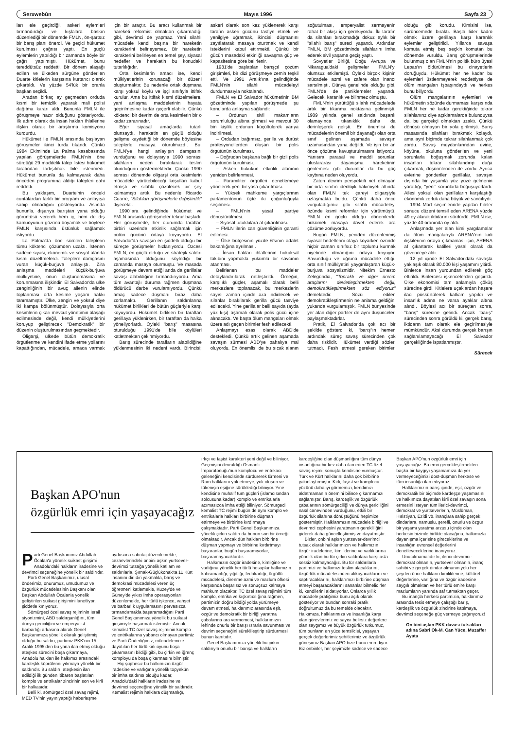Serxwebûn Mayıs 1996 Sayfa 23
ları ele geçirdiği, askeri eylemleri tırmandırdığı ve kışlalara baskın düzenlediği bir dönemde FMLN, ön-şartsız bir barış planı önerdi. Ve geçici hükümet kurulması çağrısı yaptı. En güçlü eylemlerin yapıldığı bir zamanda böyle bir çağrı yapılmıştı. Hükümet, bunu tereddütsüz reddetti. Bir dönem alaşağı edilen ve ülkeden sürgüne gönderilen Duarte kitlelerin karşısına kurtarıcı olarak çıkartıldı. Ve yüzde 54'lük bir oranla başkan seçildi.
Aradan birkaç ay geçmeden orduda kısmi bir temizlik yaparak mali polisi dağıtma kararı aldı. Bununla FMLN ile görüşmeye hazır olduğunu gösteriyordu. İlk adım olarak da insan hakları ihlallerine ilişkin olarak bir araştırma komisyonu kurdurdu.
Hükümet ile FMLN arasında başlayan görüşmeler ikinci turda tıkandı. Çünkü 1984 Ekimi'nde La Palma kasabasında yapılan görüşmelerde FMLN'nin öne sürdüğü 29 maddelik talep listesi hükümet tarafından tartışılmak bile istenmedi. Hükümet bununla da kalmayarak daha önceden programına aldığı talepleri dahi reddetti.
Bu yaklaşım, Duarte'nin önceki cuntalardan farklı bir program ve anlayışa sahip olmadığını gösteriyordu. Aslında bununla, dışarıya barıştan yana olduğu görüntüsü vererek hem iç, hem de dış kamuoyunun gözünü boyamak ve böylece FMLN karşısında üstünlük sağlamak istiyordu.
La Palma'da öne sürülen taleplerin tümü köktenci çözümden uzaktı. İstenen sadece siyasi, ekonomik ve sosyal alanda kısmi düzeltmelerdi. Taleplere damgasını vuran küçük-burjuva anlayıştı. Zira anlaşma maddeleri küçük-burjuva mülkiyetine, onun oluşturulmasına ve korunmasına ilişkindir. El Salvador'da ülke zenginliğinin bir avuç ailenin elinde toplanması orta kesime yaşam hakkı tanımamıştır. Ülke, zengin ve yoksul diye iki kampa bölünmüştür. Dolayısıyla orta kesimlerin çıkarı mevcut yönetimin alaşağı edilmesinde değil, kendi mülkiyetlerini koruyup geliştirecek "Demokratik" bir düzenin oluşturulmasından geçmektedir.
Oligarşi, ülkede bütün demokratik örgütlenme ve kendini ifade etme yollarını kapattığından, mücadele, amaca varmak için bir araçtır. Bu aracı kullanmak bir hareketi reformist olmaktan çıkarmadığı gibi, devrimci de yapmaz. Yani silahlı mücadele kendi başına bir hareketin karakterini belirleyemez. Bir hareketin karakterini belirleyen en temel şey, siyasal hedefler ve hareketin bu konudaki tutarlılığıdır.
Orta kesimlerin amacı ise, kendi mülkiyetlerinin korunacağı bir düzeni oluşturmaktır. Bu nedenle ortak düşmana karşı yoksul köylü ve işçi sınıfıyla ittifak kurulur. Ama bu ittifak kısmi düzelmelere, yani anlaşma maddelerinin hayata geçirilmesine kadar geçerli olabilir. Çünkü köktenci bir devrim de orta kesimlerin bir o kadar zararınadır.
Eğer siyasal amaçlarda tutarlı olunsaydı, haraketin en güçlü olduğu gelişme kaydettiği bir dönemde böylesine taleplerle masaya oturulmazdı. Bu, FMLN'ye hangi anlayışın damgasını vurduğunu ve dolayısıyla 1990 sonrası silahların neden bırakılarak teslim olunduğunu göstermektedir. Çünkü 1990 sonrası dönemde oligarşi orta kesimlerin mücadele yürütebileceği koşulları kabul etmişti ve silahla çözülecek bir şey kalmamıştı artık. Bu nedenle Ricardo Cuarre, "Silahları görüşmelerle değiştirdik" diyecekti.
1990'lara gelindiğinde hükümet ve FMLN arasında görüşmeler tekrar başladı. Her görüşmede, her oturumda taraflar, birbiri üzerinde etkinlik sağlamak için bütün gücünü ortaya koyuyordu. El Salvador'da savaşın en şiddetli olduğu bir süreçte görüşmeler hızlanıyordu. Özcesi FMLN, en güçlü olduğu ve stratejik saldırı aşamasında olduğunu söylediği bir zamanda masaya oturmuştu. Ve masada görüşmeye devam ettiği anda da gerillalar savaşı alabildiğine tırmandırıyordu. Ama tüm avantajlı duruma rağmen düşmana öldürücü darbe vurulamıyordu. Çünkü amaç sadece düşmanı biraz daha zorlamaktı. Gerillanın saldırılarına hükümet birlikleri de bütün güçleriyle karşı koyuyordu. Hükümet birlikleri bir taraftan gerillaya yüklenirken, bir taraftan da halka yöneliyorlardı. Öyleki "barış" masasına oturulduğu 1991'de bile köylüleri katletmekten çekinmiyordu.
Barış sürecinde tarafların alabildiğine yüklenmesinin iki nedeni vardı. Birincisi; askeri olarak son kez yüklenerek karşı tarafın askeri gücünü tasfiye etmek ve yenilgiye uğratmak, ikincisi; düşmanını zayıflatarak masaya oturtmak ve kendi isteklerini kabul ettirmekti. Çünkü bir gücün masadaki etkinliği savaşma güç ve kapasitesine göre belirlenir.
1981'de başlatılan barışçıl çözüm girişimleri, bir dizi görüşmeye zemin teşkil etti. Ve 1991 Aralık'ına gelindiğinde FMLN'nin silahlı mücadeleyi durdurmasıyla noktalandı.
FMLN ve El Salvador hükümetinin BM gözetiminde yapılan görüşmede şu konularda anlaşma sağlandı:
– Ordunun sivil makamların sorumluluğu altına girmesi ve mevcut 30 bin kişilik ordunun küçültülerek yarıya indirilmesi.
– Ordudan bağımsız, gerilla ve dürüst profesyonellerden oluşan bir polis örgütünün kurulması.
– Doğrudan başkana bağlı bir gizli polis örgütünün kurulması.
– Askeri hukukun etkinlik alanının yeniden belirlenmesi.
– Paramiliter örgütleri denetlemeye yönelerek yeni bir yasa çıkarılması.
– Yüksek mahkeme yargıçlarının parlamentonun üçte iki çoğunluğuyla seçilmesi.
– FMLN'nin yasal partiye dönüştürülmesi.
– Siyasal tutuklulara af çıkarılması.
– FMLN'lilerin can güvenliğinin garanti edilmesi.
– Ülke bütçesinin yüzde 6'sının adalet bakanlığına ayrılması.
– İnsan hakları ihlallerinin hukuksal takibini yapmakla yükümlü bir savcının atanması.
Belirlenen bu maddeler detaylandırılarak netleştirildi. Örneğin, karşılıklı güçler, aşamalı olarak belli merkezlere toplanacak, bu merkezlerin sayısı zaman içinde aza indirilecek ve silahlar bırakılarak gerilla gücü tasviye edilecekti. Yine gerillalar belli sayıda (ayda yüz kişi) aşamalı olarak polis gücü içine alınacaktı. Ve başta ölüm mangaları olmak üzere adı geçen birimler fesh edilecekti.
Anlaşmayı esas olarak ABD'de destekledi. Çünkü artık gelinen aşamada savaşın sürmesi ABD'ye pahalıya mal oluyordu. En önemlisi de bu sıcak alanın soğutulması, emperyalist sermayenin rahat bir akışı için gerekiyordu. İki tarafın da silahları bırakmadığı dokuz aylık bir "silahlı barış" süreci yaşandı. Ardından FMLN, BM gözetiminde silahlarını imha ederek sivil yaşama geçiş yaptı.
Sovyetler Birliği, Doğu Avrupa ve Nikaragua'daki gelişmeler FMLN'yi olumsuz etkilemişti. Öyleki birçok kişinin mücadele azmi ve zafere olan inancı sarsılmıştı. Dünya genelinde olduğu gibi, FMLN'de de paniklemeler yaşandı. Gelecek, karanlık ve bilinmez olmuştu.
FMLN'nin yürüttüğü silahlı mücadelede artık bir tıkanma noktasına gelinmişti. 1989 yılında genel saldırıda başarılı olamayınca tıkanıklık daha da derinleşerek gelişti. En önemlisi de mücadelenin önemli bir dayanağı olan orta sınıf gelinen aşamada savaşın uzamasından yana değildi. Ve işin bir an önce çözüme kavuşturulmasını istiyordu. Yanısıra parasal ve maddi sorunlar, uluslararası dayanışma hareketinin gerilemesi gibi durumlar da bu güç kaybına neden oluyordu.
Zaten devrim perspektifi net olmayan bir orta sınıfın ideolojik hakimiyeti altında olan FMLN tek çareyi oligarşiyle uzlaşmakta buldu. Çünkü daha önce vurguladığımız gibi silahlı mücadeleyi özünde kısmi reformlar için yürütmüştü. FMLN en güçlü olduğu dönemlerde hükümeti masaya davet ederek ara çözüme zorluyordu.
Bugün FMLN, yeniden düzenlenmiş siyasal hedeflerini otaya koyarken özünde hiçbir zaman sınıfsız bir toplumu kurmak niyetinde olmadığını ortaya koyuyor. Savunduğu ve uğruna mücadele ettiği, orta sınıf mülkiyetini yaygınlaştıran küçük-burjuva sosyalizmidir. Nitekim Ernesto Zelegündia, "Topraklı ve diğer üretim araçlarını devletleştirmekten değil, demokratikleştirmekten söz ediyoruz" demektedir. Sözü edilen demokratikleştirmenin ne anlama geldiğini yukarıda vurgulamıştık. FMLN bünyesinde yer alan diğer partiler de aynı düşünceleri paylaşmaktadırlar.
Pratik, El Salvador'da çok acı bir şekilde gösterdi ki, "barış"ın hemen ardındaki süreç savaş sürecinden çok daha risklidir. Hükümet verdiği sözleri tutmadı. Fesh etmesi gereken birimleri olduğu gibi korudu. Kimisini ise, sürüncemede bıraktı. Başta lider kadro olmak üzere gerillaya karşı karanlık eylemler geliştirildi. Yıllarca savaşa komuta etmiş beş seçkin komutan bu dönemde vuruldu. Barış görüşmelerinde bulunmuş olan FMLN'nin politik büro üyesi Lepas'ın öldürülmesi bu cinayetlerin doruğuydu. Hükümet her ne kadar bu eylemleri üstlenmeyerek reddettiyse de ölüm mangaları işbaşındaydı ve herkes bunu biliyordu.
Ölüm mangalarının eylemleri ve hükümetin sözünde durmaması karşısında FMLN her ne kadar gerektiğinde tekrar silahlanırız diye açıklamalarda bulunduysa da, bu gerçekçi olmaktan uzaktı. Çünkü dönüşü olmayan bir yola girilmişti. Barış masasında silahları bırakmak kolaydı, ama ayni biçimde tekrar silahlanmak çok zordu. Savaş meydanlarından evine, köyüne, okuluna gönderilen ve yeni sorunlarla boğuşmak zorunda kalan insanları tekrar silahlandırıp dağa çıkarmak, düşünülenden de zordu. Ayrıca evlerine gönderilen gerillalar, savaşın dışında bir yaşamla yüz yüze gelmenin yarattığı, "yeni" sorunlarla boğuşuyorlardı. Ailesi yoksul olan gerillaların karşılaştığı ekonomik zorluk daha büyük ve sancılıydı.
1994 Mart seçimlerinde yapılan hileler sonucu düzeni temsil eden ARENA yüzde 49 oy alarak iktidarını sürdürdü. FMLN ise, yüzde 40 oranında oy aldı.
Anlaşmada yer alan kimi yargılamalar da ölüm mangalarıyla ARENA'nın kirli ilişkilerinin ortaya çıkmaması için, ARENA af çıkartarak katilleri yasal olarak da güvenceye aldı.
12 yıl içinde El Salvador'daki savaşta yaklaşık olarak 80.000 kişi yaşamını yitirdi. Binlerce insan yurdundan edilerek göç ettirildi. Binlercesi işkencelerden geçirildi. Ülke ekonomisi tam anlamıyla çöküş sürecine girdi. Kitlelere uçaklardan haşere ilacı püskürtülerek katliam yapıldı ve insanlık adına ne varsa ayaklar altına alındı. Böylesi acı bir süreçten sonra, "barış" sürecine gelindi. Ancak "barış" sürecinden sonra görüldü ki, gerçek barış, iktidarın tam olarak ele geçirilmesiyle mümkündür. Aksi durumda gerçek barışın sağlanılamayacağı El Salvador gerçekliğinde ispatlanmıştır.
Sürecek
Başkan APO'nun
özgürlük emri için yaşayacağız
Parti Genel Başkanımız Abdullah Öcalan'a yönelik suikast girişimi Anadolu'daki halkların iradesine ve devrimci seçeneğine yönelik bir saldırıdır.
Parti Genel Başkanımız, ulusal önderimiz, onurumuz, umudumuz ve özgürlük mücadelesinin Başkanı olan Başkan Abdullah Öcalan'a yönelik geliştirilen suikast girişimini lanetliyor, şiddetle kınıyoruz.
Sömürgeci özel savaş rejiminin İsrail siyonizmini, ABD saldırganlığını, tüm dünya gericiliğini ve emperyalist barbarlığı arkasına alarak Genel Başkanımıza yönelik olarak geliştirmiş olduğu bu saldırı, partimiz PKK'nin 15 Aralık 1995'den bu yana ilan etmiş olduğu ateşkes sürecini boşa çıkarmaya, Anadolu halkları ile halkımız arasındaki kardeşlik köprülerini yıkmaya yönelik bir saldırıdır. Bu saldırı, ateşkesin ilan edildiği ilk günden itibaren başlatılan komplo ve entrikalar zincirinin son ve kirli bir halkasıdır.
Belli ki, sömürgeci özel savaş rejimi, MED TV'nin yayın yaptığı haberleşme uydusuna sabotaj düzenlemekte, cezaevlerindeki onbini aşkın yurtsever-devrimci tutsağa yönelik katliam ve saldırılarla, Şırnak-Güçlükonak'ta 11 Kürt insanını diri diri yakmakla, barış ve demokrasi mücadelesi veren üç öğretmeni katlemekle, Kuzey'de ve Güney'de yıkıcı imha operasyonları düzenlemekle, her türlü işkence, vahşet ve barbarlık uygulamasını pervasızca tırmandırmakla başaramadığını Parti Genel Başkanımıza yönelik bu suikast girişimiyle başarmak istemiştir. Ancak, kemalist TC özel savaş rejiminin komplo ve entrikalarına yabancı olmayan partimiz ve Parti Önderliğimiz, mücadelemize dayatılan her türlü kirli oyunu boşa çıkarmasını bildiği gibi, bu çirkin ve iğrenç komployu da boşa çıkarmasını bilmiştir.
Hiç şüphesiz bu halkımızın özgür iradesine ve varlığına yönelik topyekün bir imha saldırısı olduğu kadar, Anadolu'daki halkların iradesine ve devrimci seçeneğine yönelik bir saldırıdır. Kemalist rejimin halklara düşmanlığı,
ırkçı ve faşist karakteri yeni değil ve biliniyor. Geçmişini devraldığı Osmanlı İmparatorluğu'nun komplocu ve entrikacı geleneğini kendisinde sürdürerek Ermeni ve Rum halklarını yok etmeye, yok oluşun ve tükenişin eşiğine sürüklediği biliniyor. Yine kendisine muhalif tüm güçleri (islamcısından solcusuna kadar) komplo ve entrikalarla acımasızca imha ettiği biliniyor. Sömürgeci kemalist TC rejimi bugün de aynı komplo ve entrikalarla halkları birbirine düşman ettirmeye ve birbirine kırdırmaya çalışmaktadır. Parti Genel Başkanımıza yönelik çirkin saldırı da bunun son bir örneği olmaktadır. Ancak dün halkları birbirine düşman yapmayı ve birbirine kırdırtmayı başaranlar, bugün başaramıyorlar, başaramayacaklardır.
Halkımızın özgür iradesine, kimliğine ve varlığına yönelik her türlü hesaplar halkımızın kahramanlığı, yiğitliği, fedakarlığı, örgütlü mücadelesi, direnme azmi ve mazlum öfkesi karşısında başarısız ve sonuçsuz kalmaya mahkum olacaktır. TC özel savaş rejimini tüm komplo, entrika ve kışkırtıcılığına rağmen, partimizin doğru bildiği yolda yürümeye devam etmesi, halklarımız arasında eşit, özgür ve demokratik bir birliği yaratma çabalarına ara vermemesi, halklarımızın lehinde onurlu bir barışı ısrarla savunması ve devrim seçeneğini süreklileştirip sürdürmesi bunun kanıtıdır.
Genel Başkanımıza yönelik bu çirkin saldırıyla onurlu bir barışa ve halkların kardeşliğine olan düşmanlığını tüm dünya insanlığına bir kez daha ilan eden TC özel savaş rejimi, sonuçta kendisine vurmuştur. Türk ve Kürt halklarını daha çok birbirine yakınlaştırmıştır. Kirli, faşist ve komplocu yüzünü daha iyi görmemizi, kendimizi aldatmamanın önemini bilince çıkarmamızı sağlamıştır. Barış, kardeşlik ve özgürlük çabalarının sömürgeciliği ve dünya gericiliğini nasıl canevinden vurduğunu, etkili bir özgürlük silahına dönüştüğünü hepimize göstermiştir. Halklarımızın mücadele birliği ve devrimci cephesini yaratmanın gerekliliğini giderek daha güncelleştirmiş ve dayatmıştır.
Bizler, onbini aşkın yurtsever-devrimci tutsak olarak halklarımızın ve halkımızın özgür iradelerine, kimliklerine ve varlıklarına yönelik olan bu tür çirkin saldırılara karşı asla sessiz kalmayacağız. Bu tür saldırılarla partimizi ve halkımızı teslim alacaklarını, özgürlük mücadelesinden alıkoyacaklarını ve saptıracaklarını, halklarımızı birbirine düşman etmeyi başaracaklarını sananlar bilmelidirler ki, kendilerini aldatıyorlar. Onlarca yıllık mücadele pratiğimiz bunu açık olarak gösteriyor ve bundan sonraki pratik doğrultumuz da bu temelde olacaktır. Halkımıza, halklarımıza ve insanlığa karşı olan görevlerimiz ve sayısı belirsiz değerlere olan saygımız ve büyük özgürlük tutkumuz, tüm bunların en yüce temsilcisi, yaşayan gerçek değerlerimiz şehitlerimiz ve özgürlük güneşimiz Başkan APO bize bunu emrediyor. Biz onbinler, her şeyimizle sadece ve sadece Başkan APO'nun özgürlük emri için yaşayacağız. Bu emri gerçekleştirmekten başka bir kaygıyı yaşamamıza da yer vermeyeceğimizi dost-düşman herkese ve tüm insanlığa ilan ediyoruz.
Halklarımızın barış içinde, eşit, özgür ve demokratik bir biçimde kardeşçe yaşamasını ve halkımıza dayatılan kirli özel savaşın sona ermesini isteyen tüm ilerici-devrimci, demokrat ve yurtseverlerin, Müslüman, Hıristiyan, Ezidi vb. inançlara sahip gerçek dindarlara, namuslu, şerefli, onurlu ve özgür bir yaşamı yaratma arzusu içinde olan herkesin bizimle birlikte olacağına, halkımızla dayanışma içerisine gireceklerine ve insanlığın evrensel değerlerini denetleyeceklerine inanıyoruz.
Unutulmamalıdır ki, ilerici-devrimci-demokrat olmanın, yurtsever olmanın, inanç sahibi ve gerçek dindar olmanın yolu her şeyden önce halkların kimliklerine, kültürel değerlerine, varlığına ve özgür iradesine saygılı olmaktan ve her türlü emire karşı mazlumların yanında saf tutmaktan geçer.
Bu inançla herkesi partimizin, halklarımız arasında tesis etmeye çalıştığı barış, kardeşlik ve özgürlük zincirine katılmaya, devrimci seçeneğe güç vermeye çağırıyoruz!
On bini aşkın PKK davası tutsakları adına Sabri Ok-M. Can Yüce, Muzaffer Ayata